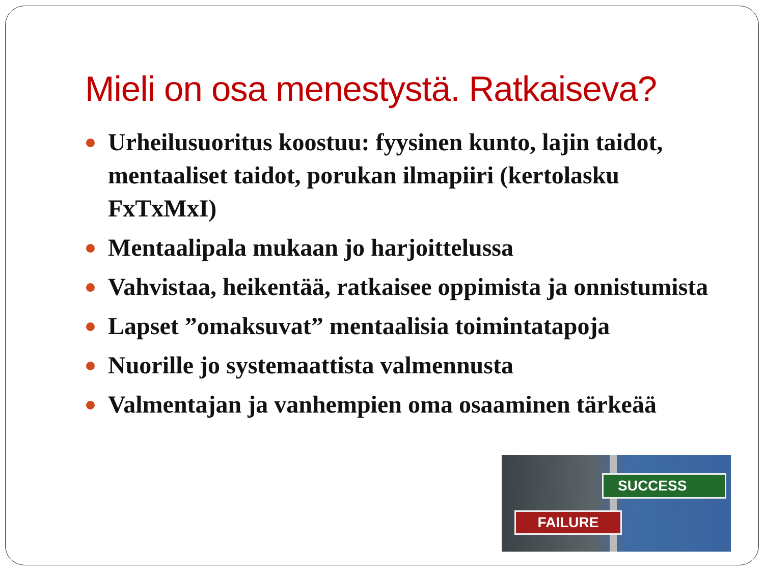Mieli on osa menestystä. Ratkaiseva?
Urheilusuoritus koostuu: fyysinen kunto, lajin taidot, mentaaliset taidot, porukan ilmapiiri (kertolasku FxTxMxI)
Mentaalipala mukaan jo harjoittelussa
Vahvistaa, heikentää, ratkaisee oppimista ja onnistumista
Lapset ”omaksuvat” mentaalisia toimintatapoja
Nuorille jo systemaattista valmennusta
Valmentajan ja vanhempien oma osaaminen tärkeää
SUCCESS
FAILURE